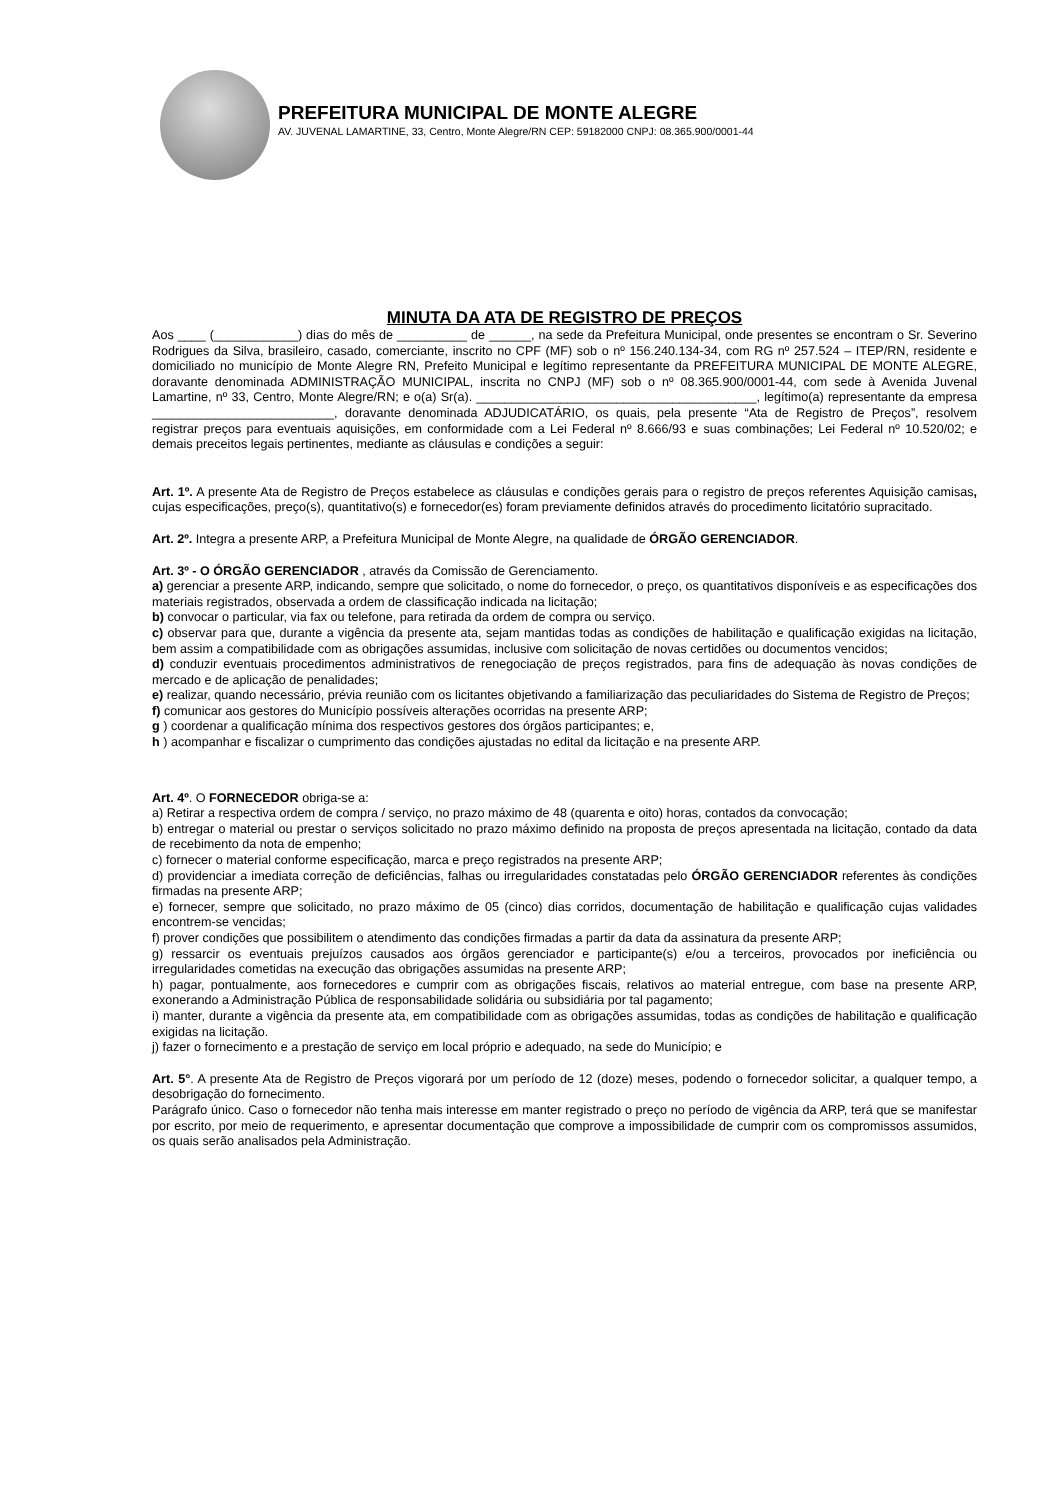PREFEITURA MUNICIPAL DE MONTE ALEGRE
AV. JUVENAL LAMARTINE, 33, Centro, Monte Alegre/RN CEP: 59182000 CNPJ: 08.365.900/0001-44
MINUTA DA ATA DE REGISTRO DE PREÇOS
Aos ____ (____________) dias do mês de __________ de ______, na sede da Prefeitura Municipal, onde presentes se encontram o Sr. Severino Rodrigues da Silva, brasileiro, casado, comerciante, inscrito no CPF (MF) sob o nº 156.240.134-34, com RG nº 257.524 – ITEP/RN, residente e domiciliado no município de Monte Alegre RN, Prefeito Municipal e legítimo representante da PREFEITURA MUNICIPAL DE MONTE ALEGRE, doravante denominada ADMINISTRAÇÃO MUNICIPAL, inscrita no CNPJ (MF) sob o nº 08.365.900/0001-44, com sede à Avenida Juvenal Lamartine, nº 33, Centro, Monte Alegre/RN; e o(a) Sr(a). ________________________________________, legítimo(a) representante da empresa __________________________, doravante denominada ADJUDICATÁRIO, os quais, pela presente “Ata de Registro de Preços”, resolvem registrar preços para eventuais aquisições, em conformidade com a Lei Federal nº 8.666/93 e suas combinações; Lei Federal nº 10.520/02; e demais preceitos legais pertinentes, mediante as cláusulas e condições a seguir:
Art. 1º. A presente Ata de Registro de Preços estabelece as cláusulas e condições gerais para o registro de preços referentes Aquisição camisas, cujas especificações, preço(s), quantitativo(s) e fornecedor(es) foram previamente definidos através do procedimento licitatório supracitado.
Art. 2º. Integra a presente ARP, a Prefeitura Municipal de Monte Alegre, na qualidade de ÓRGÃO GERENCIADOR.
Art. 3º - O ÓRGÃO GERENCIADOR , através da Comissão de Gerenciamento.
a) gerenciar a presente ARP, indicando, sempre que solicitado, o nome do fornecedor, o preço, os quantitativos disponíveis e as especificações dos materiais registrados, observada a ordem de classificação indicada na licitação;
b) convocar o particular, via fax ou telefone, para retirada da ordem de compra ou serviço.
c) observar para que, durante a vigência da presente ata, sejam mantidas todas as condições de habilitação e qualificação exigidas na licitação, bem assim a compatibilidade com as obrigações assumidas, inclusive com solicitação de novas certidões ou documentos vencidos;
d) conduzir eventuais procedimentos administrativos de renegociação de preços registrados, para fins de adequação às novas condições de mercado e de aplicação de penalidades;
e) realizar, quando necessário, prévia reunião com os licitantes objetivando a familiarização das peculiaridades do Sistema de Registro de Preços;
f) comunicar aos gestores do Município possíveis alterações ocorridas na presente ARP;
g ) coordenar a qualificação mínima dos respectivos gestores dos órgãos participantes; e,
h ) acompanhar e fiscalizar o cumprimento das condições ajustadas no edital da licitação e na presente ARP.
Art. 4º. O FORNECEDOR obriga-se a:
a) Retirar a respectiva ordem de compra / serviço, no prazo máximo de 48 (quarenta e oito) horas, contados da convocação;
b) entregar o material ou prestar o serviços solicitado no prazo máximo definido na proposta de preços apresentada na licitação, contado da data de recebimento da nota de empenho;
c) fornecer o material conforme especificação, marca e preço registrados na presente ARP;
d) providenciar a imediata correção de deficiências, falhas ou irregularidades constatadas pelo ÓRGÃO GERENCIADOR referentes às condições firmadas na presente ARP;
e) fornecer, sempre que solicitado, no prazo máximo de 05 (cinco) dias corridos, documentação de habilitação e qualificação cujas validades encontrem-se vencidas;
f) prover condições que possibilitem o atendimento das condições firmadas a partir da data da assinatura da presente ARP;
g) ressarcir os eventuais prejuízos causados aos órgãos gerenciador e participante(s) e/ou a terceiros, provocados por ineficiência ou irregularidades cometidas na execução das obrigações assumidas na presente ARP;
h) pagar, pontualmente, aos fornecedores e cumprir com as obrigações fiscais, relativos ao material entregue, com base na presente ARP, exonerando a Administração Pública de responsabilidade solidária ou subsidiária por tal pagamento;
i) manter, durante a vigência da presente ata, em compatibilidade com as obrigações assumidas, todas as condições de habilitação e qualificação exigidas na licitação.
j) fazer o fornecimento e a prestação de serviço em local próprio e adequado, na sede do Município; e
Art. 5°. A presente Ata de Registro de Preços vigorará por um período de 12 (doze) meses, podendo o fornecedor solicitar, a qualquer tempo, a desobrigação do fornecimento.
Parágrafo único. Caso o fornecedor não tenha mais interesse em manter registrado o preço no período de vigência da ARP, terá que se manifestar por escrito, por meio de requerimento, e apresentar documentação que comprove a impossibilidade de cumprir com os compromissos assumidos, os quais serão analisados pela Administração.